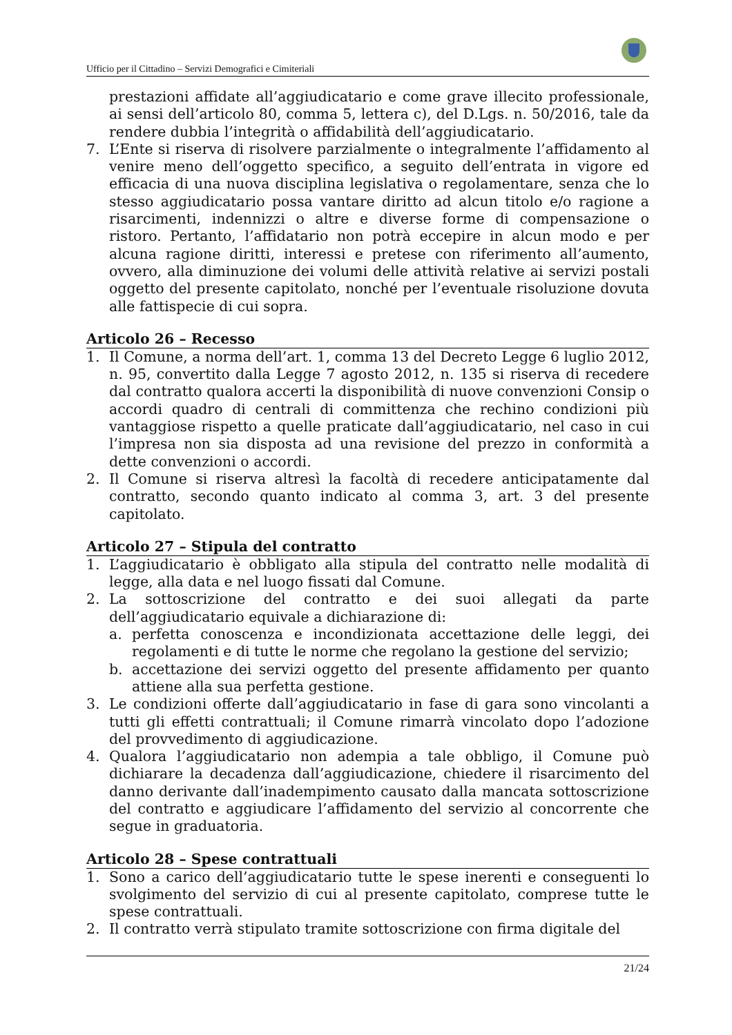Ufficio per il Cittadino – Servizi Demografici e Cimiteriali
prestazioni affidate all’aggiudicatario e come grave illecito professionale, ai sensi dell’articolo 80, comma 5, lettera c), del D.Lgs. n. 50/2016, tale da rendere dubbia l’integrità o affidabilità dell’aggiudicatario.
7. L’Ente si riserva di risolvere parzialmente o integralmente l’affidamento al venire meno dell’oggetto specifico, a seguito dell’entrata in vigore ed efficacia di una nuova disciplina legislativa o regolamentare, senza che lo stesso aggiudicatario possa vantare diritto ad alcun titolo e/o ragione a risarcimenti, indennizzi o altre e diverse forme di compensazione o ristoro. Pertanto, l’affidatario non potrà eccepire in alcun modo e per alcuna ragione diritti, interessi e pretese con riferimento all’aumento, ovvero, alla diminuzione dei volumi delle attività relative ai servizi postali oggetto del presente capitolato, nonché per l’eventuale risoluzione dovuta alle fattispecie di cui sopra.
Articolo 26 – Recesso
1. Il Comune, a norma dell’art. 1, comma 13 del Decreto Legge 6 luglio 2012, n. 95, convertito dalla Legge 7 agosto 2012, n. 135 si riserva di recedere dal contratto qualora accerti la disponibilità di nuove convenzioni Consip o accordi quadro di centrali di committenza che rechino condizioni più vantaggiose rispetto a quelle praticate dall’aggiudicatario, nel caso in cui l’impresa non sia disposta ad una revisione del prezzo in conformità a dette convenzioni o accordi.
2. Il Comune si riserva altresì la facoltà di recedere anticipatamente dal contratto, secondo quanto indicato al comma 3, art. 3 del presente capitolato.
Articolo 27 – Stipula del contratto
1. L’aggiudicatario è obbligato alla stipula del contratto nelle modalità di legge, alla data e nel luogo fissati dal Comune.
2. La sottoscrizione del contratto e dei suoi allegati da parte dell’aggiudicatario equivale a dichiarazione di:
a. perfetta conoscenza e incondizionata accettazione delle leggi, dei regolamenti e di tutte le norme che regolano la gestione del servizio;
b. accettazione dei servizi oggetto del presente affidamento per quanto attiene alla sua perfetta gestione.
3. Le condizioni offerte dall’aggiudicatario in fase di gara sono vincolanti a tutti gli effetti contrattuali; il Comune rimarrà vincolato dopo l’adozione del provvedimento di aggiudicazione.
4. Qualora l’aggiudicatario non adempia a tale obbligo, il Comune può dichiarare la decadenza dall’aggiudicazione, chiedere il risarcimento del danno derivante dall’inadempimento causato dalla mancata sottoscrizione del contratto e aggiudicare l’affidamento del servizio al concorrente che segue in graduatoria.
Articolo 28 – Spese contrattuali
1. Sono a carico dell’aggiudicatario tutte le spese inerenti e conseguenti lo svolgimento del servizio di cui al presente capitolato, comprese tutte le spese contrattuali.
2. Il contratto verrà stipulato tramite sottoscrizione con firma digitale del
21/24